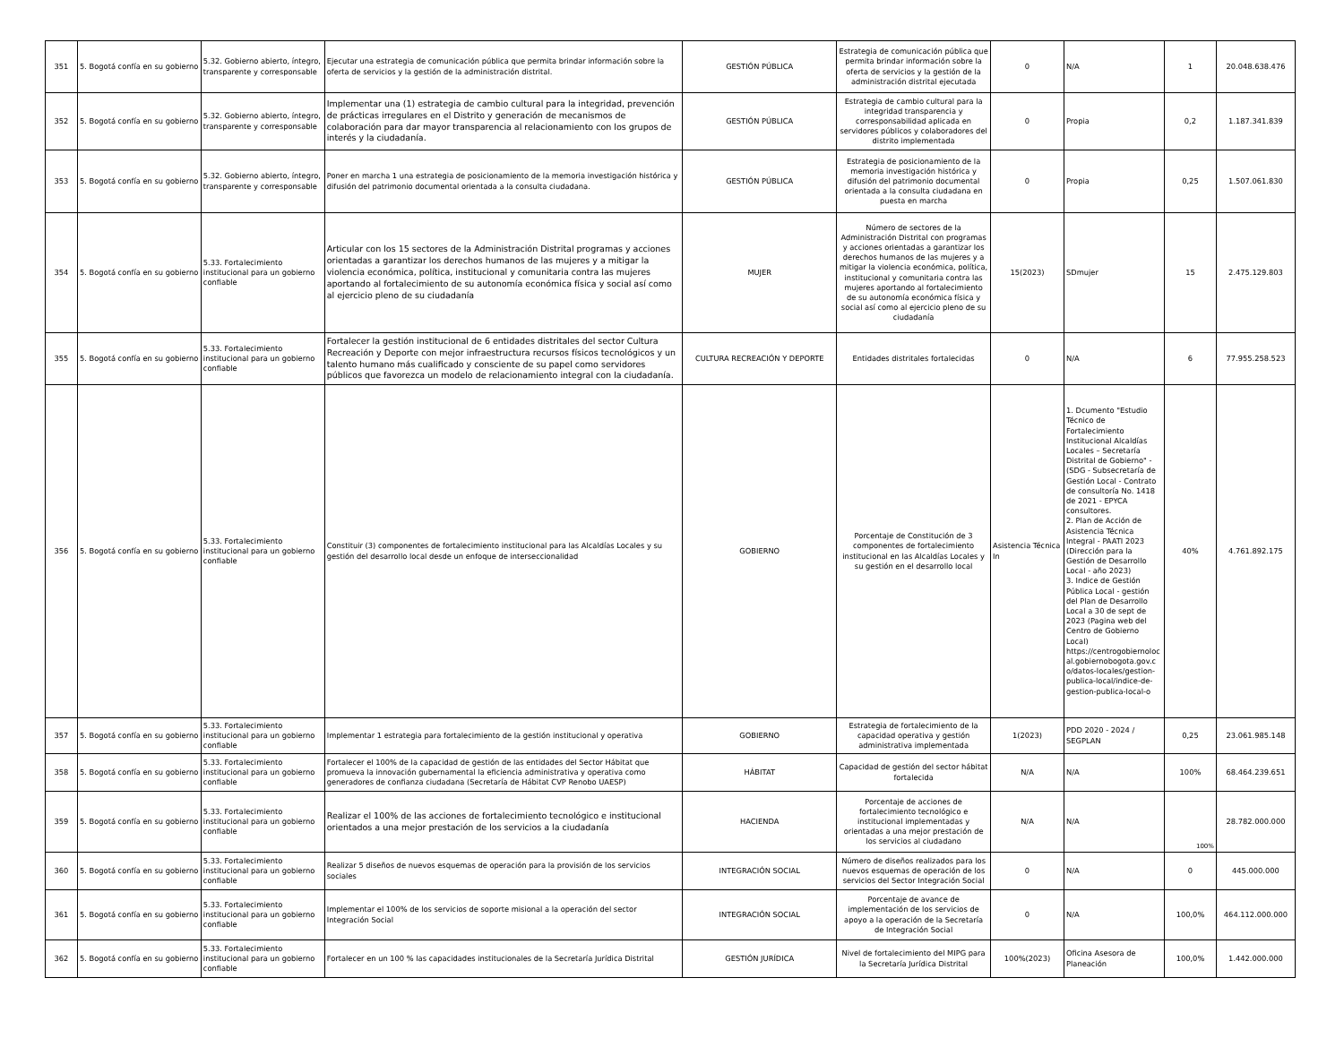| 351 | 5. Bogotá confía en su gobierno | 5.32. Gobierno abierto, íntegro, transparente y corresponsable | Ejecutar una estrategia de comunicación pública que permita brindar información sobre la oferta de servicios y la gestión de la administración distrital. | GESTIÓN PÚBLICA | Estrategia de comunicación pública que permita brindar información sobre la oferta de servicios y la gestión de la administración distrital ejecutada | 0 | N/A | 1 | 20.048.638.476 |
| 352 | 5. Bogotá confía en su gobierno | 5.32. Gobierno abierto, íntegro, transparente y corresponsable | Implementar una (1) estrategia de cambio cultural para la integridad, prevención de prácticas irregulares en el Distrito y generación de mecanismos de colaboración para dar mayor transparencia al relacionamiento con los grupos de interés y la ciudadanía. | GESTIÓN PÚBLICA | Estrategia de cambio cultural para la integridad transparencia y corresponsabilidad aplicada en servidores públicos y colaboradores del distrito implementada | 0 | Propia | 0,2 | 1.187.341.839 |
| 353 | 5. Bogotá confía en su gobierno | 5.32. Gobierno abierto, íntegro, transparente y corresponsable | Poner en marcha 1 una estrategia de posicionamiento de la memoria investigación histórica y difusión del patrimonio documental orientada a la consulta ciudadana. | GESTIÓN PÚBLICA | Estrategia de posicionamiento de la memoria investigación histórica y difusión del patrimonio documental orientada a la consulta ciudadana en puesta en marcha | 0 | Propia | 0,25 | 1.507.061.830 |
| 354 | 5. Bogotá confía en su gobierno | 5.33. Fortalecimiento institucional para un gobierno confiable | Articular con los 15 sectores de la Administración Distrital programas y acciones orientadas a garantizar los derechos humanos de las mujeres y a mitigar la violencia económica, política, institucional y comunitaria contra las mujeres aportando al fortalecimiento de su autonomía económica física y social así como al ejercicio pleno de su ciudadanía | MUJER | Número de sectores de la Administración Distrital con programas y acciones orientadas a garantizar los derechos humanos de las mujeres y a mitigar la violencia económica, política, institucional y comunitaria contra las mujeres aportando al fortalecimiento de su autonomía económica física y social así como al ejercicio pleno de su ciudadanía | 15(2023) | SDmujer | 15 | 2.475.129.803 |
| 355 | 5. Bogotá confía en su gobierno | 5.33. Fortalecimiento institucional para un gobierno confiable | Fortalecer la gestión institucional de 6 entidades distritales del sector Cultura Recreación y Deporte con mejor infraestructura recursos físicos tecnológicos y un talento humano más cualificado y consciente de su papel como servidores públicos que favorezca un modelo de relacionamiento integral con la ciudadanía. | CULTURA RECREACIÓN Y DEPORTE | Entidades distritales fortalecidas | 0 | N/A | 6 | 77.955.258.523 |
| 356 | 5. Bogotá confía en su gobierno | 5.33. Fortalecimiento institucional para un gobierno confiable | Constituir (3) componentes de fortalecimiento institucional para las Alcaldías Locales y su gestión del desarrollo local desde un enfoque de interseccionalidad | GOBIERNO | Porcentaje de Constitución de 3 componentes de fortalecimiento institucional en las Alcaldías Locales y su gestión en el desarrollo local | Asistencia Técnica In | 1. Dcumento "Estudio Técnico de Fortalecimiento Institucional Alcaldías Locales – Secretaría Distrital de Gobierno" - (SDG - Subsecretaría de Gestión Local - Contrato de consultoría No. 1418 de 2021 - EPYCA consultores. 2. Plan de Acción de Asistencia Técnica Integral - PAATI 2023 (Dirección para la Gestión de Desarrollo Local - año 2023) 3. Indice de Gestión Pública Local - gestión del Plan de Desarrollo Local a 30 de sept de 2023 (Pagina web del Centro de Gobierno Local) https://centrogobiernoloc al.gobiernobogota.gov.c o/datos-locales/gestion-publica-local/indice-de-gestion-publica-local-o | 40% | 4.761.892.175 |
| 357 | 5. Bogotá confía en su gobierno | 5.33. Fortalecimiento institucional para un gobierno confiable | Implementar 1 estrategia para fortalecimiento de la gestión institucional y operativa | GOBIERNO | Estrategia de fortalecimiento de la capacidad operativa y gestión administrativa implementada | 1(2023) | PDD 2020 - 2024 / SEGPLAN | 0,25 | 23.061.985.148 |
| 358 | 5. Bogotá confía en su gobierno | 5.33. Fortalecimiento institucional para un gobierno confiable | Fortalecer el 100% de la capacidad de gestión de las entidades del Sector Hábitat que promueva la innovación gubernamental la eficiencia administrativa y operativa como generadores de confianza ciudadana (Secretaría de Hábitat CVP Renobo UAESP) | HÁBITAT | Capacidad de gestión del sector hábitat fortalecida | N/A | N/A | 100% | 68.464.239.651 |
| 359 | 5. Bogotá confía en su gobierno | 5.33. Fortalecimiento institucional para un gobierno confiable | Realizar el 100% de las acciones de fortalecimiento tecnológico e institucional orientados a una mejor prestación de los servicios a la ciudadanía | HACIENDA | Porcentaje de acciones de fortalecimiento tecnológico e institucional implementadas y orientadas a una mejor prestación de los servicios al ciudadano | N/A | N/A | 100% | 28.782.000.000 |
| 360 | 5. Bogotá confía en su gobierno | 5.33. Fortalecimiento institucional para un gobierno confiable | Realizar 5 diseños de nuevos esquemas de operación para la provisión de los servicios sociales | INTEGRACIÓN SOCIAL | Número de diseños realizados para los nuevos esquemas de operación de los servicios del Sector Integración Social | 0 | N/A | 0 | 445.000.000 |
| 361 | 5. Bogotá confía en su gobierno | 5.33. Fortalecimiento institucional para un gobierno confiable | Implementar el 100% de los servicios de soporte misional a la operación del sector Integración Social | INTEGRACIÓN SOCIAL | Porcentaje de avance de implementación de los servicios de apoyo a la operación de la Secretaría de Integración Social | 0 | N/A | 100,0% | 464.112.000.000 |
| 362 | 5. Bogotá confía en su gobierno | 5.33. Fortalecimiento institucional para un gobierno confiable | Fortalecer en un 100 % las capacidades institucionales de la Secretaría Jurídica Distrital | GESTIÓN JURÍDICA | Nivel de fortalecimiento del MIPG para la Secretaría Jurídica Distrital | 100%(2023) | Oficina Asesora de Planeación | 100,0% | 1.442.000.000 |